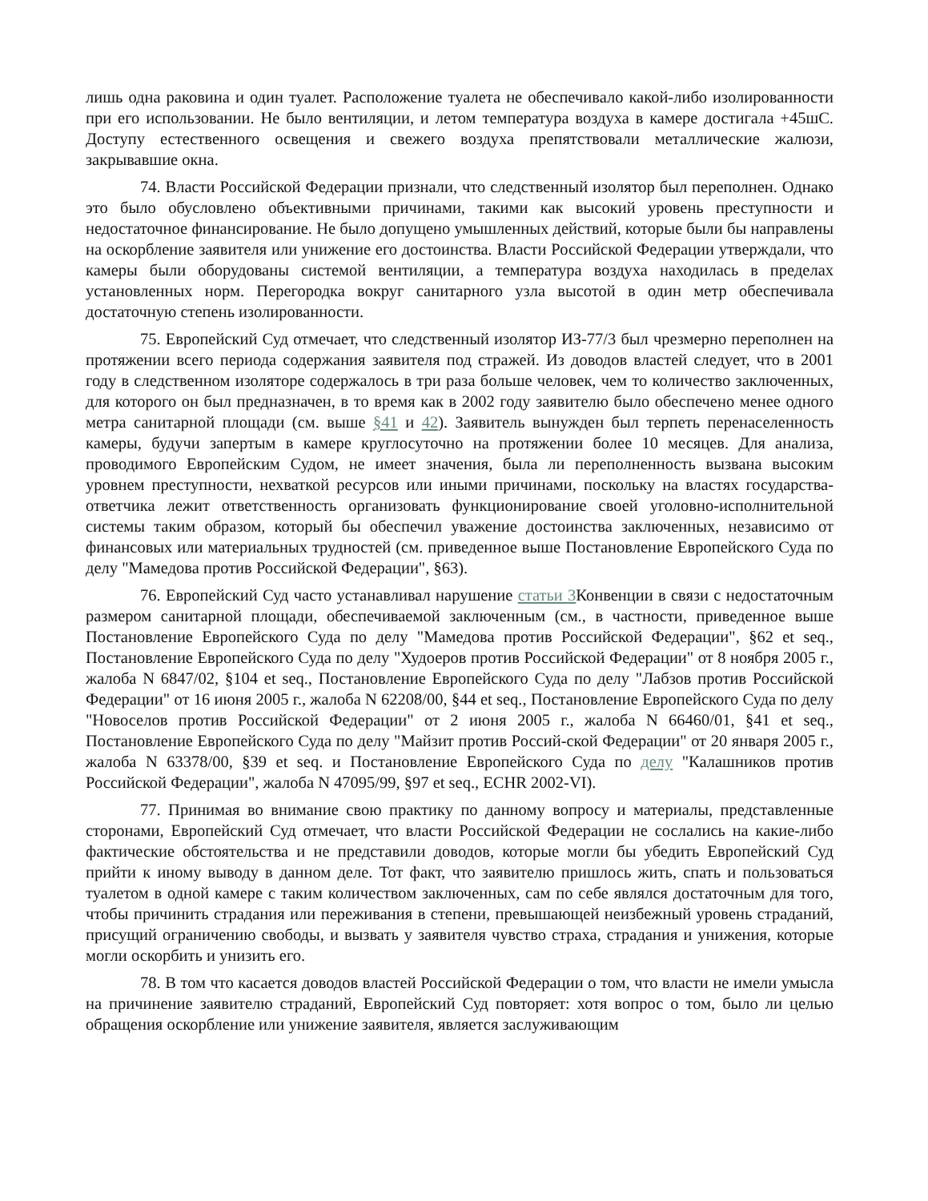лишь одна раковина и один туалет. Расположение туалета не обеспечивало какой-либо изолированности при его использовании. Не было вентиляции, и летом температура воздуха в камере достигала +45шС. Доступу естественного освещения и свежего воздуха препятствовали металлические жалюзи, закрывавшие окна.
74. Власти Российской Федерации признали, что следственный изолятор был переполнен. Однако это было обусловлено объективными причинами, такими как высокий уровень преступности и недостаточное финансирование. Не было допущено умышленных действий, которые были бы направлены на оскорбление заявителя или унижение его достоинства. Власти Российской Федерации утверждали, что камеры были оборудованы системой вентиляции, а температура воздуха находилась в пределах установленных норм. Перегородка вокруг санитарного узла высотой в один метр обеспечивала достаточную степень изолированности.
75. Европейский Суд отмечает, что следственный изолятор ИЗ-77/3 был чрезмерно переполнен на протяжении всего периода содержания заявителя под стражей. Из доводов властей следует, что в 2001 году в следственном изоляторе содержалось в три раза больше человек, чем то количество заключенных, для которого он был предназначен, в то время как в 2002 году заявителю было обеспечено менее одного метра санитарной площади (см. выше §41 и 42). Заявитель вынужден был терпеть перенаселенность камеры, будучи запертым в камере круглосуточно на протяжении более 10 месяцев. Для анализа, проводимого Европейским Судом, не имеет значения, была ли переполненность вызвана высоким уровнем преступности, нехваткой ресурсов или иными причинами, поскольку на властях государства-ответчика лежит ответственность организовать функционирование своей уголовно-исполнительной системы таким образом, который бы обеспечил уважение достоинства заключенных, независимо от финансовых или материальных трудностей (см. приведенное выше Постановление Европейского Суда по делу "Мамедова против Российской Федерации", §63).
76. Европейский Суд часто устанавливал нарушение статьи 3 Конвенции в связи с недостаточным размером санитарной площади, обеспечиваемой заключенным (см., в частности, приведенное выше Постановление Европейского Суда по делу "Мамедова против Российской Федерации", §62 et seq., Постановление Европейского Суда по делу "Худоеров против Российской Федерации" от 8 ноября 2005 г., жалоба N 6847/02, §104 et seq., Постановление Европейского Суда по делу "Лабзов против Российской Федерации" от 16 июня 2005 г., жалоба N 62208/00, §44 et seq., Постановление Европейского Суда по делу "Новоселов против Российской Федерации" от 2 июня 2005 г., жалоба N 66460/01, §41 et seq., Постановление Европейского Суда по делу "Майзит против Россий-ской Федерации" от 20 января 2005 г., жалоба N 63378/00, §39 et seq. и Постановление Европейского Суда по делу "Калашников против Российской Федерации", жалоба N 47095/99, §97 et seq., ECHR 2002-VI).
77. Принимая во внимание свою практику по данному вопросу и материалы, представленные сторонами, Европейский Суд отмечает, что власти Российской Федерации не сослались на какие-либо фактические обстоятельства и не представили доводов, которые могли бы убедить Европейский Суд прийти к иному выводу в данном деле. Тот факт, что заявителю пришлось жить, спать и пользоваться туалетом в одной камере с таким количеством заключенных, сам по себе являлся достаточным для того, чтобы причинить страдания или переживания в степени, превышающей неизбежный уровень страданий, присущий ограничению свободы, и вызвать у заявителя чувство страха, страдания и унижения, которые могли оскорбить и унизить его.
78. В том что касается доводов властей Российской Федерации о том, что власти не имели умысла на причинение заявителю страданий, Европейский Суд повторяет: хотя вопрос о том, было ли целью обращения оскорбление или унижение заявителя, является заслуживающим